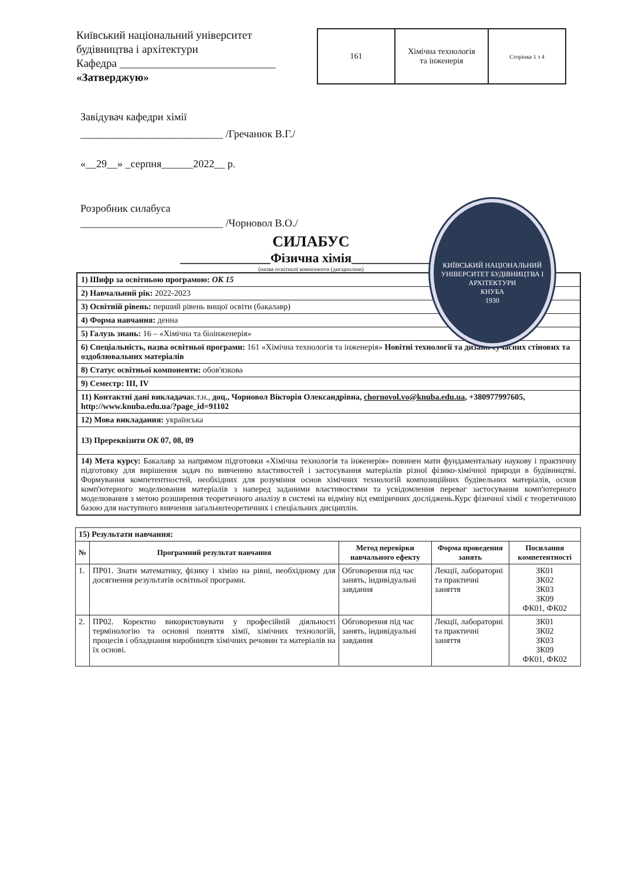Київський національний університет будівництва і архітектури
Кафедра ____________________________
«Затверджую»
| 161 | Хімічна технологія та інженерія | Сторінка 1 з 4 |
КИЇВСЬКИЙ НАЦІОНАЛЬНИЙ УНІВЕРСИТЕТ БУДІВНИЦТВА І АРХІТЕКТУРИ
КНУБА
1930
Завідувач кафедри хімії
___________________________ /Гречанюк В.Г./
«__29__» _серпня______2022__ р.
Розробник силабуса
___________________________ /Чорновол В.О./
СИЛАБУС
______________Фізична хімія______________
(назва освітньої компоненти (дисципліни)
| 1) Шифр за освітньою програмою: ОК 15 |
| 2) Навчальний рік: 2022-2023 |
| 3) Освітній рівень: перший рівень вищої освіти (бакалавр) |
| 4) Форма навчання: денна |
| 5) Галузь знань: 16 – «Хімічна та біоінженерія» |
| 6) Спеціальність, назва освітньої програми: 161 «Хімічна технологія та інженерія» Новітні технології та дизайн сучасних стінових та оздоблювальних матеріалів |
| 8) Статус освітньої компоненти: обов'язкова |
| 9) Семестр: ІІІ, IV |
| 11) Контактні дані викладача к.т.н., доц., Чорновол Вікторія Олександрівна, chornovol.vo@knuba.edu.ua , +380977997605, http://www.knuba.edu.ua/?page_id=91102 |
| 12) Мова викладання: українська |
| 13) Пререквізити ОК 07, 08, 09 |
| 14) Мета курсу: Бакалавр за напрямом підготовки «Хімічна технологія та інженерія» повинен мати фундаментальну наукову і практичну підготовку для вирішення задач по вивченню властивостей і застосування матеріалів різної фізико-хімічної природи в будівництві. Формування компетентностей, необхідних для розуміння основ хімічних технологій композиційних будівельних матеріалів, основ комп'ютерного моделювання матеріалів з наперед заданими властивостями та усвідомлення переваг застосування комп'ютерного моделювання з метою розширення теоретичного аналізу в системі на відміну від емпіричних досліджень.Курс фізичної хімії є теоретичною базою для наступного вивчення загальнотеоретичних і спеціальних дисциплін. |
| 15) Результати навчання: | | | | |
| № | Програмний результат навчання | Метод перевірки навчального ефекту | Форма проведення занять | Посилання компетентності |
| 1. | ПР01. Знати математику, фізику і хімію на рівні, необхідному для досягнення результатів освітньої програми. | Обговорення під час занять, індивідуальні завдання | Лекції, лабораторні та практичні заняття | ЗК01 ЗК02 ЗК03 ЗК09 ФК01, ФК02 |
| 2. | ПР02. Коректно використовувати у професійній діяльності термінологію та основні поняття хімії, хімічних технологій, процесів і обладнання виробництв хімічних речовин та матеріалів на їх основі. | Обговорення під час занять, індивідуальні завдання | Лекції, лабораторні та практичні заняття | ЗК01 ЗК02 ЗК03 ЗК09 ФК01, ФК02 |